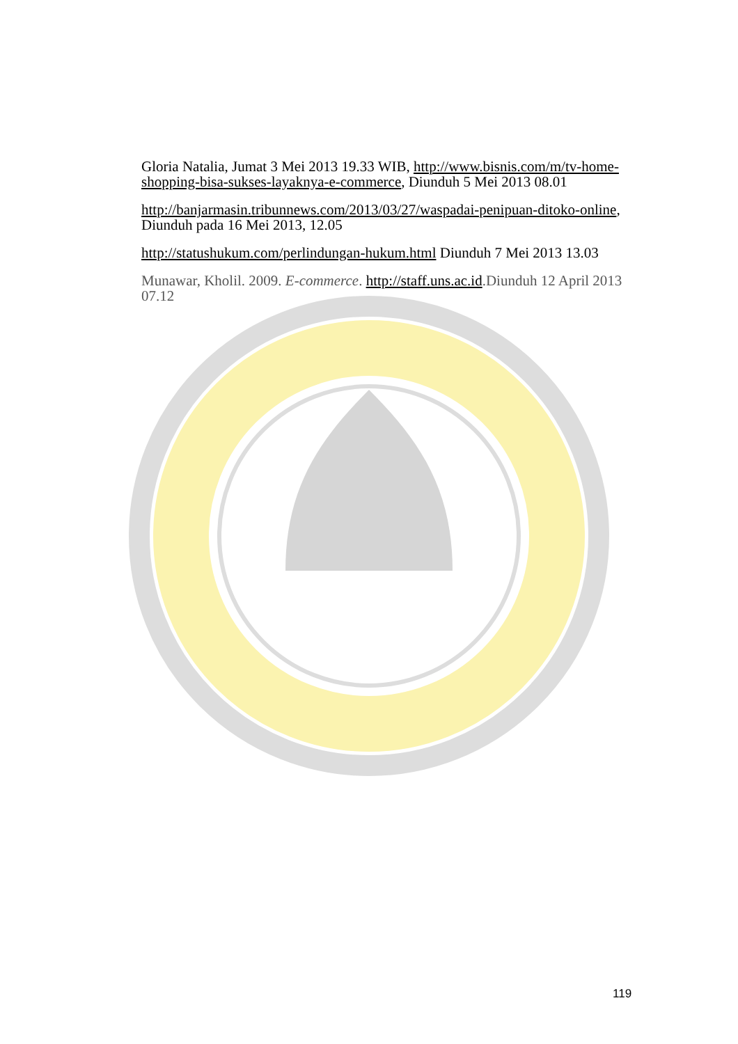Gloria Natalia, Jumat 3 Mei 2013 19.33 WIB, http://www.bisnis.com/m/tv-home-shopping-bisa-sukses-layaknya-e-commerce, Diunduh 5 Mei 2013 08.01
http://banjarmasin.tribunnews.com/2013/03/27/waspadai-penipuan-ditoko-online, Diunduh pada 16 Mei 2013, 12.05
http://statushukum.com/perlindungan-hukum.html Diunduh 7 Mei 2013 13.03
Munawar, Kholil. 2009. E-commerce. http://staff.uns.ac.id.Diunduh 12 April 2013 07.12
119